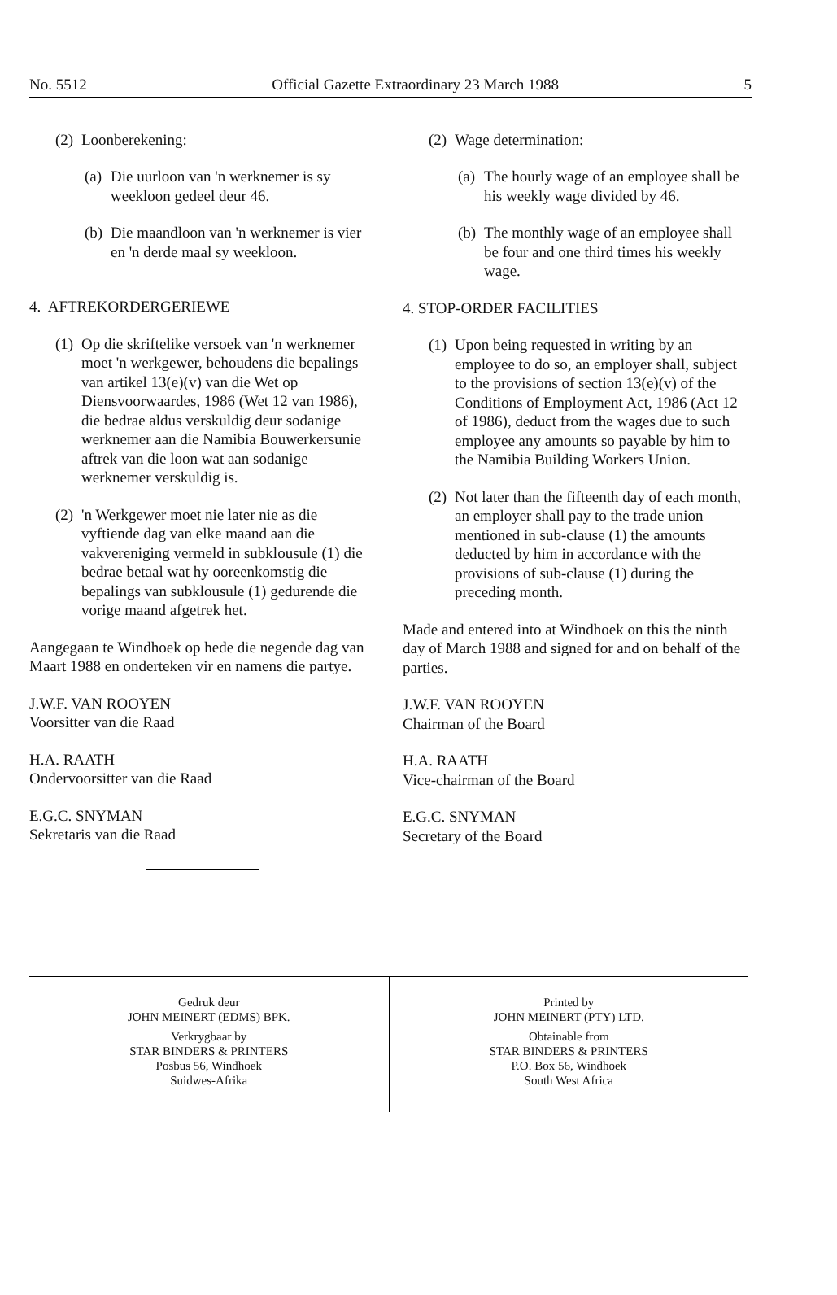No. 5512 Official Gazette Extraordinary 23 March 1988 5
(2) Loonberekening:
(a) Die uurloon van 'n werknemer is sy weekloon gedeel deur 46.
(b) Die maandloon van 'n werknemer is vier en 'n derde maal sy weekloon.
4. AFTREKORDERGERIEWE
(1) Op die skriftelike versoek van 'n werknemer moet 'n werkgewer, behoudens die bepalings van artikel 13(e)(v) van die Wet op Diensvoorwaardes, 1986 (Wet 12 van 1986), die bedrae aldus verskuldig deur sodanige werknemer aan die Namibia Bouwerkersunie aftrek van die loon wat aan sodanige werknemer verskuldig is.
(2) 'n Werkgewer moet nie later nie as die vyftiende dag van elke maand aan die vakvereniging vermeld in subklousule (1) die bedrae betaal wat hy ooreenkomstig die bepalings van subklousule (1) gedurende die vorige maand afgetrek het.
Aangegaan te Windhoek op hede die negende dag van Maart 1988 en onderteken vir en namens die partye.
J.W.F. VAN ROOYEN
Voorsitter van die Raad
H.A. RAATH
Ondervoorsitter van die Raad
E.G.C. SNYMAN
Sekretaris van die Raad
(2) Wage determination:
(a) The hourly wage of an employee shall be his weekly wage divided by 46.
(b) The monthly wage of an employee shall be four and one third times his weekly wage.
4. STOP-ORDER FACILITIES
(1) Upon being requested in writing by an employee to do so, an employer shall, subject to the provisions of section 13(e)(v) of the Conditions of Employment Act, 1986 (Act 12 of 1986), deduct from the wages due to such employee any amounts so payable by him to the Namibia Building Workers Union.
(2) Not later than the fifteenth day of each month, an employer shall pay to the trade union mentioned in sub-clause (1) the amounts deducted by him in accordance with the provisions of sub-clause (1) during the preceding month.
Made and entered into at Windhoek on this the ninth day of March 1988 and signed for and on behalf of the parties.
J.W.F. VAN ROOYEN
Chairman of the Board
H.A. RAATH
Vice-chairman of the Board
E.G.C. SNYMAN
Secretary of the Board
Gedruk deur
JOHN MEINERT (EDMS) BPK.
Verkrygbaar by
STAR BINDERS & PRINTERS
Posbus 56, Windhoek
Suidwes-Afrika
Printed by
JOHN MEINERT (PTY) LTD.
Obtainable from
STAR BINDERS & PRINTERS
P.O. Box 56, Windhoek
South West Africa